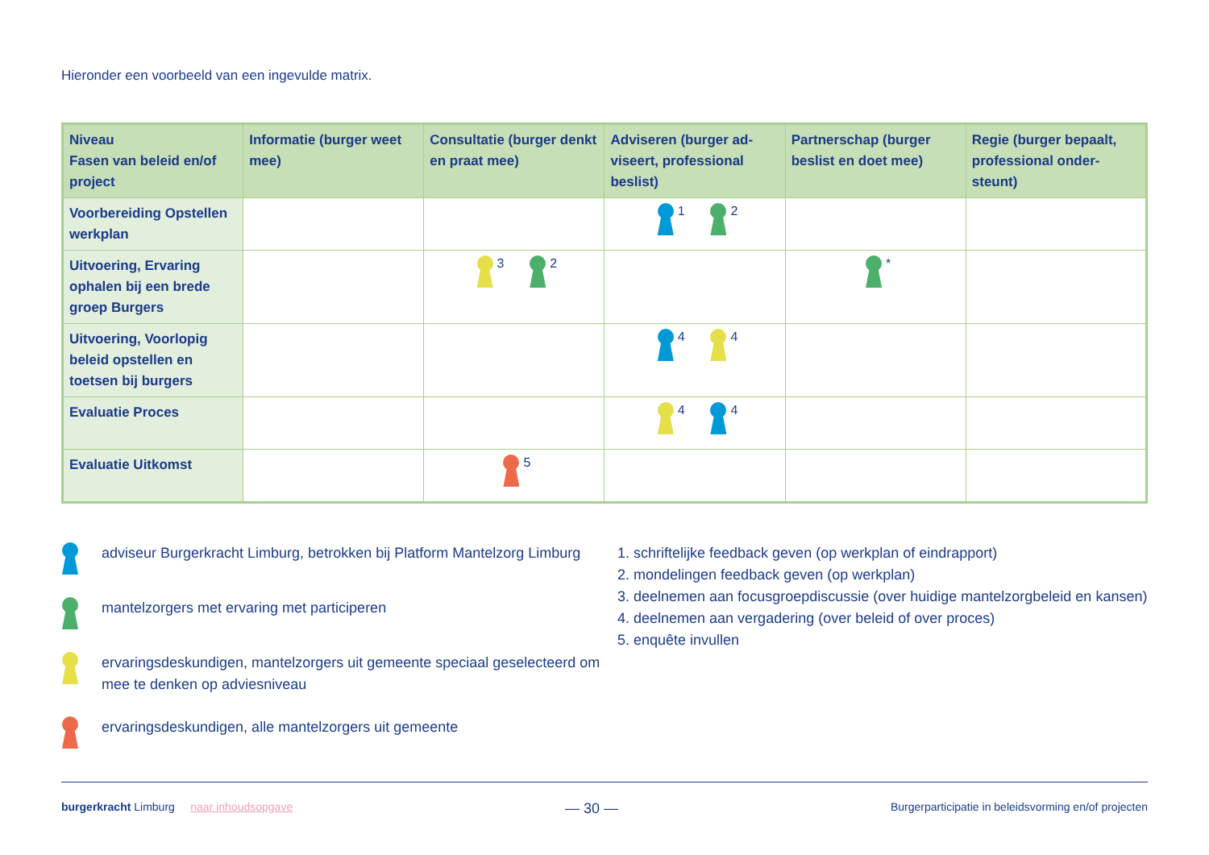Hieronder een voorbeeld van een ingevulde matrix.
| Niveau Fasen van beleid en/of project | Informatie (burger weet mee) | Consultatie (burger denkt en praat mee) | Adviseren (burger ad­viseert, professional beslist) | Partnerschap (burger beslist en doet mee) | Regie (burger bepaalt, professional onder­steunt) |
| --- | --- | --- | --- | --- | --- |
| Voorbereiding Opstellen werkplan | | | 1 2 | | |
| Uitvoering, Ervaring ophalen bij een brede groep Burgers | | 3 2 | | * | |
| Uitvoering, Voorlopig beleid opstellen en toetsen bij burgers | | | 4 4 | | |
| Evaluatie Proces | | | 4 4 | | |
| Evaluatie Uitkomst | | 5 | | | |
adviseur Burgerkracht Limburg, betrokken bij Platform Mantelzorg Limburg
mantelzorgers met ervaring met participeren
ervaringsdeskundigen, mantelzorgers uit gemeente speciaal geselecteerd om mee te denken op adviesniveau
ervaringsdeskundigen, alle mantelzorgers uit gemeente
1. schriftelijke feedback geven (op werkplan of eindrapport)
2. mondelingen feedback geven (op werkplan)
3. deelnemen aan focusgroepdiscussie (over huidige mantelzorgbeleid en kansen)
4. deelnemen aan vergadering (over beleid of over proces)
5. enquête invullen
burgerkracht Limburg naar inhoudsopgave — 30 — Burgerparticipatie in beleidsvorming en/of projecten